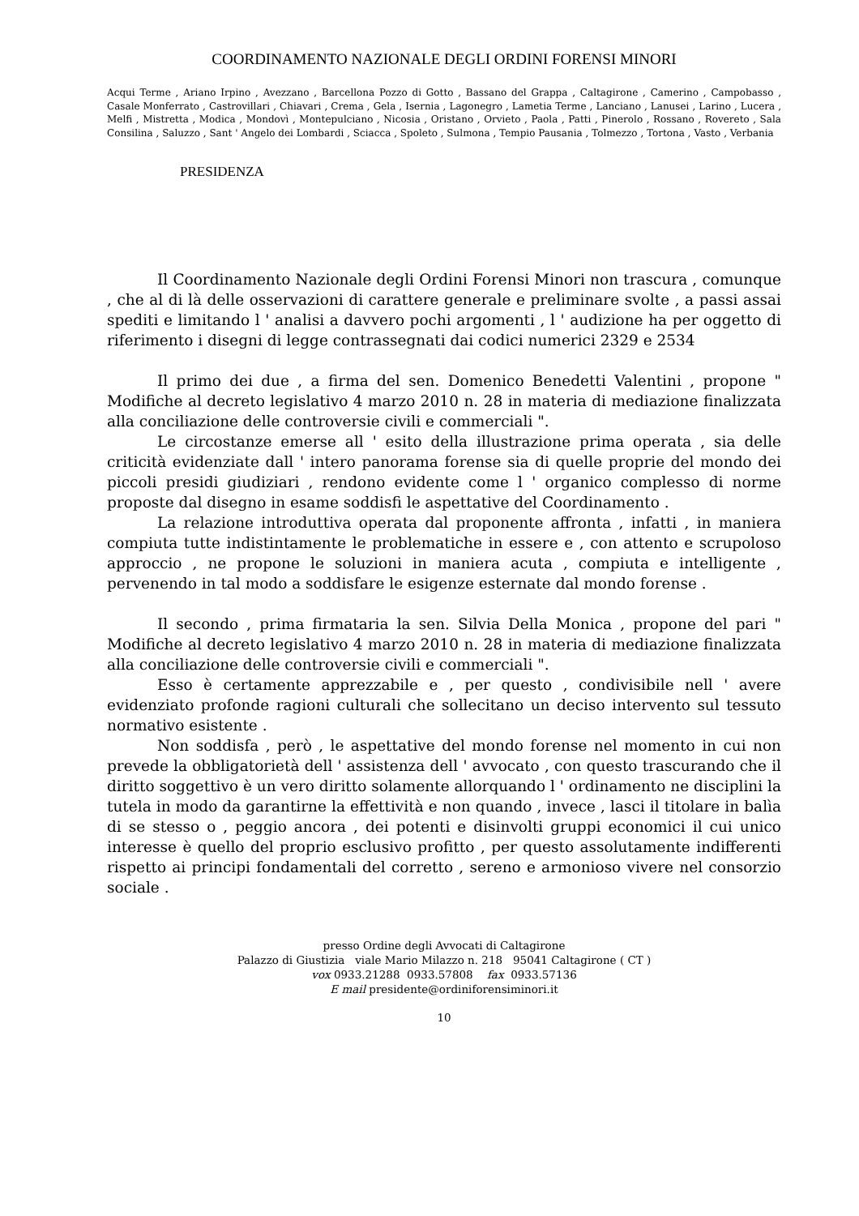COORDINAMENTO NAZIONALE DEGLI ORDINI FORENSI MINORI
Acqui Terme , Ariano Irpino , Avezzano , Barcellona Pozzo di Gotto , Bassano del Grappa , Caltagirone , Camerino , Campobasso , Casale Monferrato , Castrovillari , Chiavari , Crema , Gela , Isernia , Lagonegro , Lametia Terme , Lanciano , Lanusei , Larino , Lucera , Melfi , Mistretta , Modica , Mondovì , Montepulciano , Nicosia , Oristano , Orvieto , Paola , Patti , Pinerolo , Rossano , Rovereto , Sala Consilina , Saluzzo , Sant ' Angelo dei Lombardi , Sciacca , Spoleto , Sulmona , Tempio Pausania , Tolmezzo , Tortona , Vasto , Verbania
PRESIDENZA
Il Coordinamento Nazionale degli Ordini Forensi Minori non trascura , comunque , che al di là delle osservazioni di carattere generale e preliminare svolte , a passi assai spediti e limitando l ' analisi a davvero pochi argomenti , l ' audizione ha per oggetto di riferimento i disegni di legge contrassegnati dai codici numerici 2329 e 2534
Il primo dei due , a firma del sen. Domenico Benedetti Valentini , propone " Modifiche al decreto legislativo 4 marzo 2010 n. 28 in materia di mediazione finalizzata alla conciliazione delle controversie civili e commerciali ".
Le circostanze emerse all ' esito della illustrazione prima operata , sia delle criticità evidenziate dall ' intero panorama forense sia di quelle proprie del mondo dei piccoli presidi giudiziari , rendono evidente come l ' organico complesso di norme proposte dal disegno in esame soddisfi le aspettative del Coordinamento .
La relazione introduttiva operata dal proponente affronta , infatti , in maniera compiuta tutte indistintamente le problematiche in essere e , con attento e scrupoloso approccio , ne propone le soluzioni in maniera acuta , compiuta e intelligente , pervenendo in tal modo a soddisfare le esigenze esternate dal mondo forense .
Il secondo , prima firmataria la sen. Silvia Della Monica , propone del pari " Modifiche al decreto legislativo 4 marzo 2010 n. 28 in materia di mediazione finalizzata alla conciliazione delle controversie civili e commerciali ".
Esso è certamente apprezzabile e , per questo , condivisibile nell ' avere evidenziato profonde ragioni culturali che sollecitano un deciso intervento sul tessuto normativo esistente .
Non soddisfa , però , le aspettative del mondo forense nel momento in cui non prevede la obbligatorietà dell ' assistenza dell ' avvocato , con questo trascurando che il diritto soggettivo è un vero diritto solamente allorquando l ' ordinamento ne disciplini la tutela in modo da garantirne la effettività e non quando , invece , lasci il titolare in balìa di se stesso o , peggio ancora , dei potenti e disinvolti gruppi economici il cui unico interesse è quello del proprio esclusivo profitto , per questo assolutamente indifferenti rispetto ai principi fondamentali del corretto , sereno e armonioso vivere nel consorzio sociale .
presso Ordine degli Avvocati di Caltagirone
Palazzo di Giustizia viale Mario Milazzo n. 218 95041 Caltagirone ( CT )
vox 0933.21288 0933.57808 fax 0933.57136
E mail presidente@ordiniforensiminori.it
10